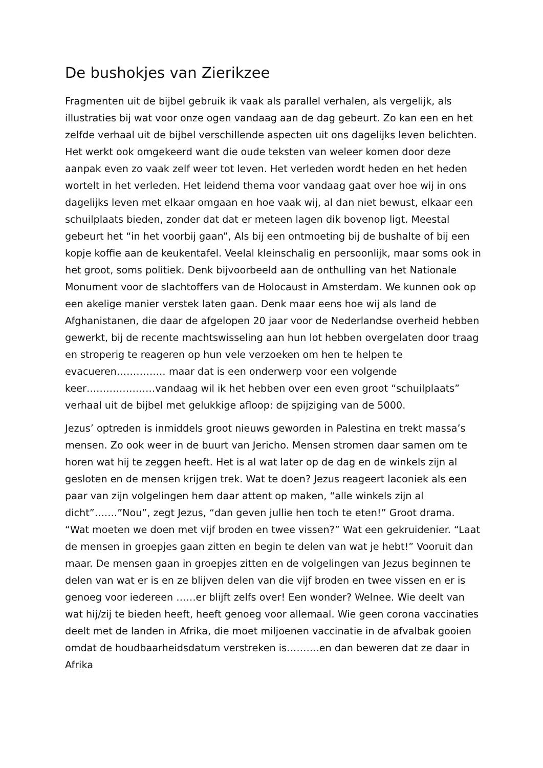De bushokjes van Zierikzee
Fragmenten uit de bijbel gebruik ik vaak als parallel verhalen, als vergelijk, als illustraties bij wat voor onze ogen vandaag aan de dag gebeurt. Zo kan een en het zelfde verhaal uit de bijbel verschillende aspecten uit ons dagelijks leven belichten. Het werkt ook omgekeerd want die oude teksten van weleer komen door deze aanpak even zo vaak zelf weer tot leven. Het verleden wordt heden en het heden wortelt in het verleden. Het leidend thema voor vandaag gaat over hoe wij in ons dagelijks leven met elkaar omgaan en hoe vaak wij, al dan niet bewust, elkaar een schuilplaats bieden, zonder dat dat er meteen lagen dik bovenop ligt. Meestal gebeurt het “in het voorbij gaan”, Als bij een ontmoeting bij de bushalte of bij een kopje koffie aan de keukentafel. Veelal kleinschalig en persoonlijk, maar soms ook in het groot, soms politiek. Denk bijvoorbeeld aan de onthulling van het Nationale Monument voor de slachtoffers van de Holocaust in Amsterdam. We kunnen ook op een akelige manier verstek laten gaan. Denk maar eens hoe wij als land de Afghanistanen, die daar de afgelopen 20 jaar voor de Nederlandse overheid hebben gewerkt, bij de recente machtswisseling aan hun lot hebben overgelaten door traag en stroperig te reageren op hun vele verzoeken om hen te helpen te evacueren…………… maar dat is een onderwerp voor een volgende keer…………………vandaag wil ik het hebben over een even groot “schuilplaats” verhaal uit de bijbel met gelukkige afloop: de spijziging van de 5000.
Jezus’ optreden is inmiddels groot nieuws geworden in Palestina en trekt massa’s mensen. Zo ook weer in de buurt van Jericho. Mensen stromen daar samen om te horen wat hij te zeggen heeft. Het is al wat later op de dag en de winkels zijn al gesloten en de mensen krijgen trek. Wat te doen? Jezus reageert laconiek als een paar van zijn volgelingen hem daar attent op maken, “alle winkels zijn al dicht”…….”Nou”, zegt Jezus, “dan geven jullie hen toch te eten!” Groot drama. “Wat moeten we doen met vijf broden en twee vissen?” Wat een gekruidenier. “Laat de mensen in groepjes gaan zitten en begin te delen van wat je hebt!” Vooruit dan maar. De mensen gaan in groepjes zitten en de volgelingen van Jezus beginnen te delen van wat er is en ze blijven delen van die vijf broden en twee vissen en er is genoeg voor iedereen ……er blijft zelfs over! Een wonder? Welnee. Wie deelt van wat hij/zij te bieden heeft, heeft genoeg voor allemaal. Wie geen corona vaccinaties deelt met de landen in Afrika, die moet miljoenen vaccinatie in de afvalbak gooien omdat de houdbaarheidsdatum verstreken is……….en dan beweren dat ze daar in Afrika